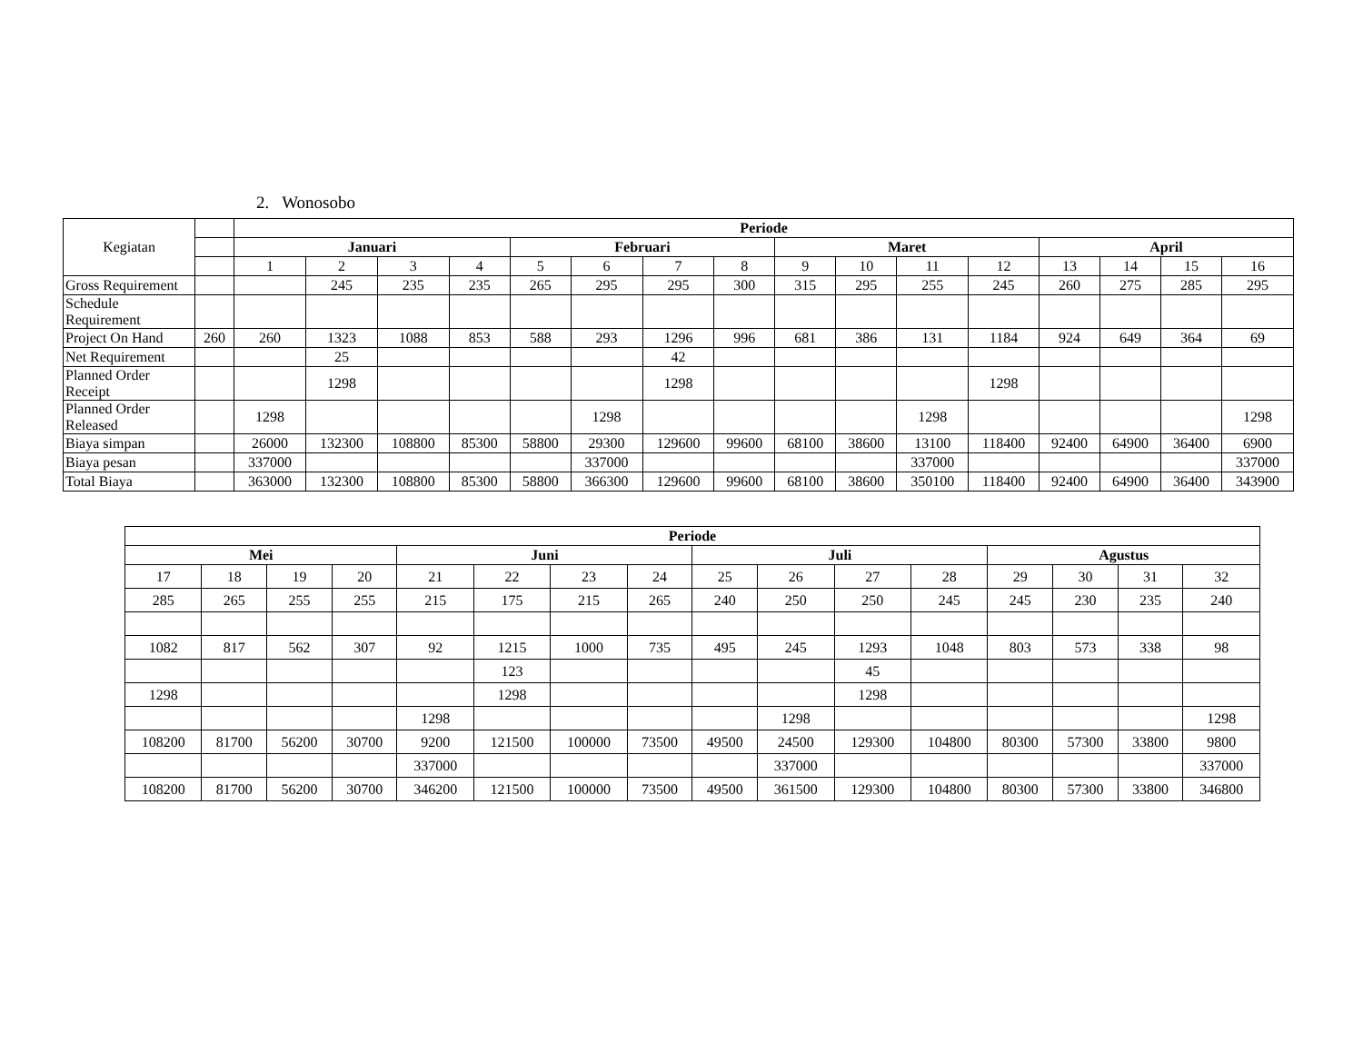2. Wonosobo
| Kegiatan | | Periode | | | | | | | | | | | | | | | |
| | | Januari | | | | Februari | | | | Maret | | | | April | | | |
| | | 1 | 2 | 3 | 4 | 5 | 6 | 7 | 8 | 9 | 10 | 11 | 12 | 13 | 14 | 15 | 16 |
| Gross Requirement | | | 245 | 235 | 235 | 265 | 295 | 295 | 300 | 315 | 295 | 255 | 245 | 260 | 275 | 285 | 295 |
| Schedule Requirement | | | | | | | | | | | | | | | | | |
| Project On Hand | 260 | 260 | 1323 | 1088 | 853 | 588 | 293 | 1296 | 996 | 681 | 386 | 131 | 1184 | 924 | 649 | 364 | 69 |
| Net Requirement | | | 25 | | | | | 42 | | | | | | | | | |
| Planned Order Receipt | | | 1298 | | | | | 1298 | | | | | 1298 | | | | |
| Planned Order Released | | 1298 | | | | | 1298 | | | | | 1298 | | | | | 1298 |
| Biaya simpan | | 26000 | 132300 | 108800 | 85300 | 58800 | 29300 | 129600 | 99600 | 68100 | 38600 | 13100 | 118400 | 92400 | 64900 | 36400 | 6900 |
| Biaya pesan | | 337000 | | | | | 337000 | | | | | 337000 | | | | | 337000 |
| Total Biaya | | 363000 | 132300 | 108800 | 85300 | 58800 | 366300 | 129600 | 99600 | 68100 | 38600 | 350100 | 118400 | 92400 | 64900 | 36400 | 343900 |
| Periode | | | | | | | | | | | | | | | |
| --- | --- | --- | --- | --- | --- | --- | --- | --- | --- | --- | --- | --- | --- | --- | --- |
| Mei | | | | Juni | | | | Juli | | | | Agustus | | | |
| 17 | 18 | 19 | 20 | 21 | 22 | 23 | 24 | 25 | 26 | 27 | 28 | 29 | 30 | 31 | 32 |
| 285 | 265 | 255 | 255 | 215 | 175 | 215 | 265 | 240 | 250 | 250 | 245 | 245 | 230 | 235 | 240 |
| 1082 | 817 | 562 | 307 | 92 | 1215 | 1000 | 735 | 495 | 245 | 1293 | 1048 | 803 | 573 | 338 | 98 |
| | | | | | 123 | | | | | 45 | | | | | |
| 1298 | | | | | 1298 | | | | | 1298 | | | | | |
| | | | | 1298 | | | | | 1298 | | | | | | 1298 |
| 108200 | 81700 | 56200 | 30700 | 9200 | 121500 | 100000 | 73500 | 49500 | 24500 | 129300 | 104800 | 80300 | 57300 | 33800 | 9800 |
| | | | | 337000 | | | | | 337000 | | | | | | 337000 |
| 108200 | 81700 | 56200 | 30700 | 346200 | 121500 | 100000 | 73500 | 49500 | 361500 | 129300 | 104800 | 80300 | 57300 | 33800 | 346800 |